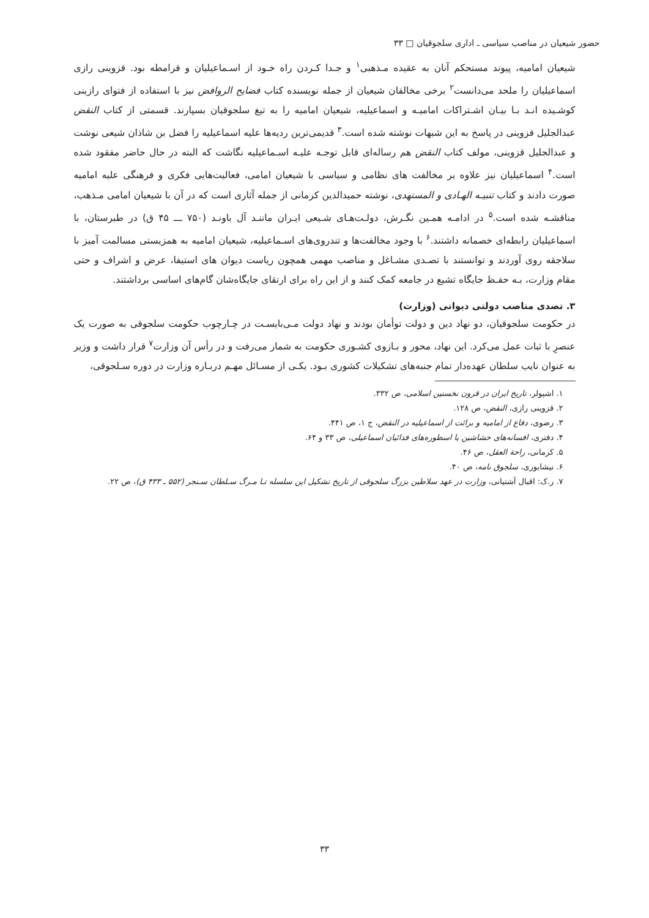حضور شیعیان در مناصب سیاسی ـ اداری سلجوقیان □ ۳۳
شیعیان امامیه، پیوند مستحکم آنان به عقیده مـذهبی<sup>۱</sup> و جـدا کـردن راه خـود از اسـماعیلیان و قرامطه بود. قزوینی رازی اسماعیلیان را ملحد می‌دانست<sup>۲</sup> برخی مخالفان شیعیان از جمله نویسنده کتاب فضایح الروافض نیز با استفاده از فتوای رازینی کوشـیده انـد بـا بیـان اشـتراکات امامیـه و اسماعیلیه، شیعیان امامیه را به تیغ سلجوقیان بسپارند. قسمتی از کتاب النقض عبدالجلیل قزوینی در پاسخ به این شبهات نوشته شده است.<sup>۳</sup> قدیمی‌ترین ردیه‌ها علیه اسماعیلیه را فضل بن شاذان شیعی نوشت و عبدالجلیل قزوینی، مولف کتاب النقض هم رساله‌ای قابل توجـه علیـه اسـماعیلیه نگاشت که البته در حال حاضر مفقود شده است.<sup>۴</sup> اسماعیلیان نیز علاوه بر مخالفت های نظامی و سیاسی با شیعیان امامی، فعالیت‌هایی فکری و فرهنگی علیه امامیه صورت دادند و کتاب تنبیـه الهـادی و المستهدی، نوشته حمیدالدین کرمانی از جمله آثاری است که در آن با شیعیان امامی مـذهب، مناقشـه شده است.<sup>۵</sup> در ادامـه همـین نگـرش، دولـت‌هـای شـیعی ایـران ماننـد آل باونـد (۷۵۰ ـــ ۴۵ ق) در طبرستان، با اسماعیلیان رابطه‌ای خصمانه داشتند.<sup>۶</sup> با وجود مخالفت‌ها و تندروی‌های اسـماعیلیه، شیعیان امامیه به همزیستی مسالمت آمیز با سلاجقه روی آوردند و توانستند با تصـدی مشـاغل و مناصب مهمی همچون ریاست دیوان های استیفا، عرض و اشراف و حتی مقام وزارت، بـه حفـظ جایگاه تشیع در جامعه کمک کنند و از این راه برای ارتقای جایگاه‌شان گام‌های اساسی برداشتند.
۳. تصدی مناصب دولتی دیوانی (وزارت)
در حکومت سلجوقیان، دو نهاد دین و دولت توأمان بودند و نهاد دولت مـی‌بایسـت در چـارچوب حکومت سلجوقی به صورت یک عنصرِ با ثبات عمل می‌کرد. این نهاد، محور و بـازوی کشـوری حکومت به شمار می‌رفت و در رأس آن وزارت<sup>۷</sup> قرار داشت و وزیر به عنوان نایب سلطان عهده‌دار تمام جنبه‌های تشکیلات کشوری بـود. یکـی از مسـائل مهـم دربـاره وزارت در دوره سـلجوقی،
۱. اشپولر، تاریخ ایران در قرون نخستین اسلامی، ص ۳۳۲.
۲. قزوینی رازی، النقض، ص ۱۲۸.
۳. رضوی، دفاع از امامیه و برائت از اسماعیلیه در النقض، ج ۱، ص ۴۴۱.
۴. دفتری، افسانه‌های حشاشین یا اسطوره‌های فدائیان اسماعیلی، ص ۳۳ و ۶۴.
۵. کرمانی، راحة العقل، ص ۴۶.
۶. نیشابوری، سلجوق نامه، ص ۴۰.
۷. ر.ک: اقبال آشتیانی، وزارت در عهد سلاطین بزرگ سلجوقی از تاریخ تشکیل این سلسله تـا مـرگ سـلطان سـنجر (۵۵۲ ـ ۴۳۳ ق)، ص ۲۲.
۳۳